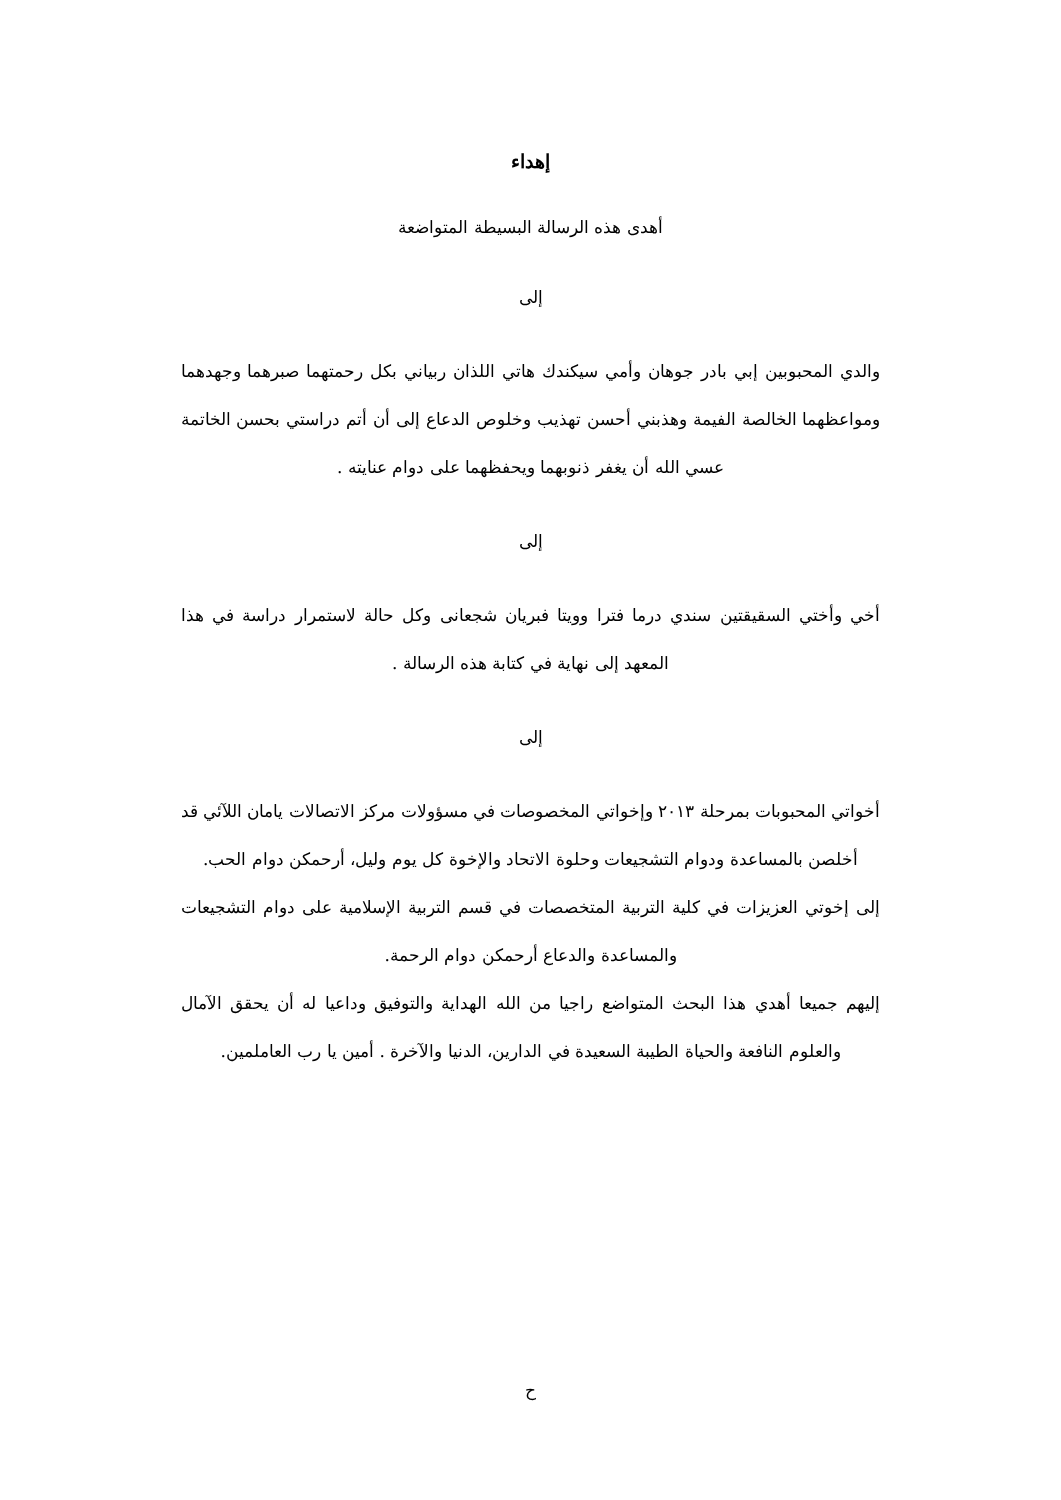إهداء
أهدى هذه الرسالة البسيطة المتواضعة
إلى
والدي المحبوبين إبي بادر جوهان وأمي سيكندك هاتي اللذان ربياني بكل رحمتهما صبرهما وجهدهما ومواعظهما الخالصة الفيمة وهذبني أحسن تهذيب وخلوص الدعاع إلى أن أتم دراستي بحسن الخاتمة عسي الله أن يغفر ذنوبهما ويحفظهما على دوام عنايته .
إلى
أخي وأختي السقيقتين سندي درما فترا وويتا فبريان شجعانى وكل حالة لاستمرار دراسة في هذا المعهد إلى نهاية في كتابة هذه الرسالة .
إلى
أخواتي المحبوبات بمرحلة ٢٠١٣ وإخواتي المخصوصات في مسؤولات مركز الاتصالات يامان اللآئي قد أخلصن بالمساعدة ودوام التشجيعات وحلوة الاتحاد والإخوة كل يوم وليل، أرحمكن دوام الحب.
إلى إخوتي العزيزات في كلية التربية المتخصصات في قسم التربية الإسلامية على دوام التشجيعات والمساعدة والدعاع أرحمكن دوام الرحمة.
إليهم جميعا أهدي هذا البحث المتواضع راجيا من الله الهداية والتوفيق وداعيا له أن يحقق الآمال والعلوم النافعة والحياة الطيبة السعيدة في الدارين، الدنيا والآخرة . أمين يا رب العاملمين.
ح